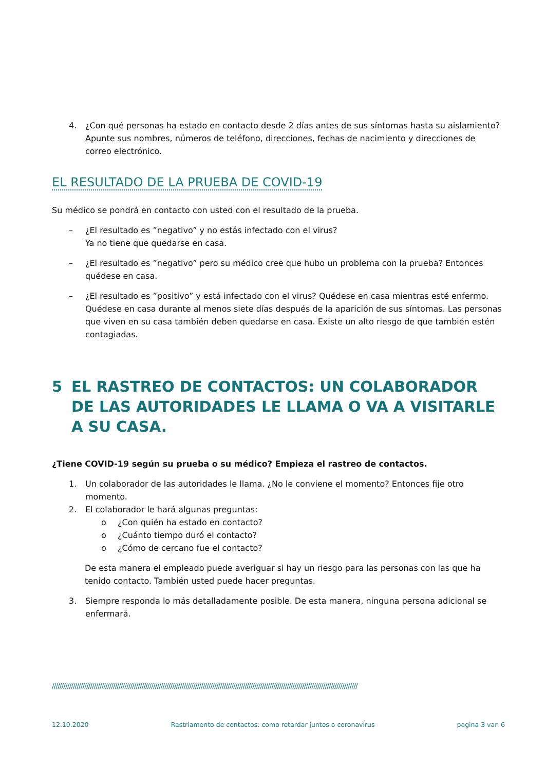4. ¿Con qué personas ha estado en contacto desde 2 días antes de sus síntomas hasta su aislamiento? Apunte sus nombres, números de teléfono, direcciones, fechas de nacimiento y direcciones de correo electrónico.
EL RESULTADO DE LA PRUEBA DE COVID-19
Su médico se pondrá en contacto con usted con el resultado de la prueba.
– ¿El resultado es ”negativo” y no estás infectado con el virus?
Ya no tiene que quedarse en casa.
– ¿El resultado es ”negativo” pero su médico cree que hubo un problema con la prueba? Entonces quédese en casa.
– ¿El resultado es ”positivo” y está infectado con el virus? Quédese en casa mientras esté enfermo. Quédese en casa durante al menos siete días después de la aparición de sus síntomas. Las personas que viven en su casa también deben quedarse en casa. Existe un alto riesgo de que también estén contagiadas.
5 EL RASTREO DE CONTACTOS: UN COLABORADOR DE LAS AUTORIDADES LE LLAMA O VA A VISITARLE A SU CASA.
¿Tiene COVID-19 según su prueba o su médico? Empieza el rastreo de contactos.
1. Un colaborador de las autoridades le llama. ¿No le conviene el momento? Entonces fije otro momento.
2. El colaborador le hará algunas preguntas:
o ¿Con quién ha estado en contacto?
o ¿Cuánto tiempo duró el contacto?
o ¿Cómo de cercano fue el contacto?
De esta manera el empleado puede averiguar si hay un riesgo para las personas con las que ha tenido contacto. También usted puede hacer preguntas.
3. Siempre responda lo más detalladamente posible. De esta manera, ninguna persona adicional se enfermará.
////////////////////////////////////////////////////////////////////////////////////////////////////////////////////////////////////////////////////////////////
12.10.2020 Rastriamento de contactos: como retardar juntos o coronavírus pagina 3 van 6